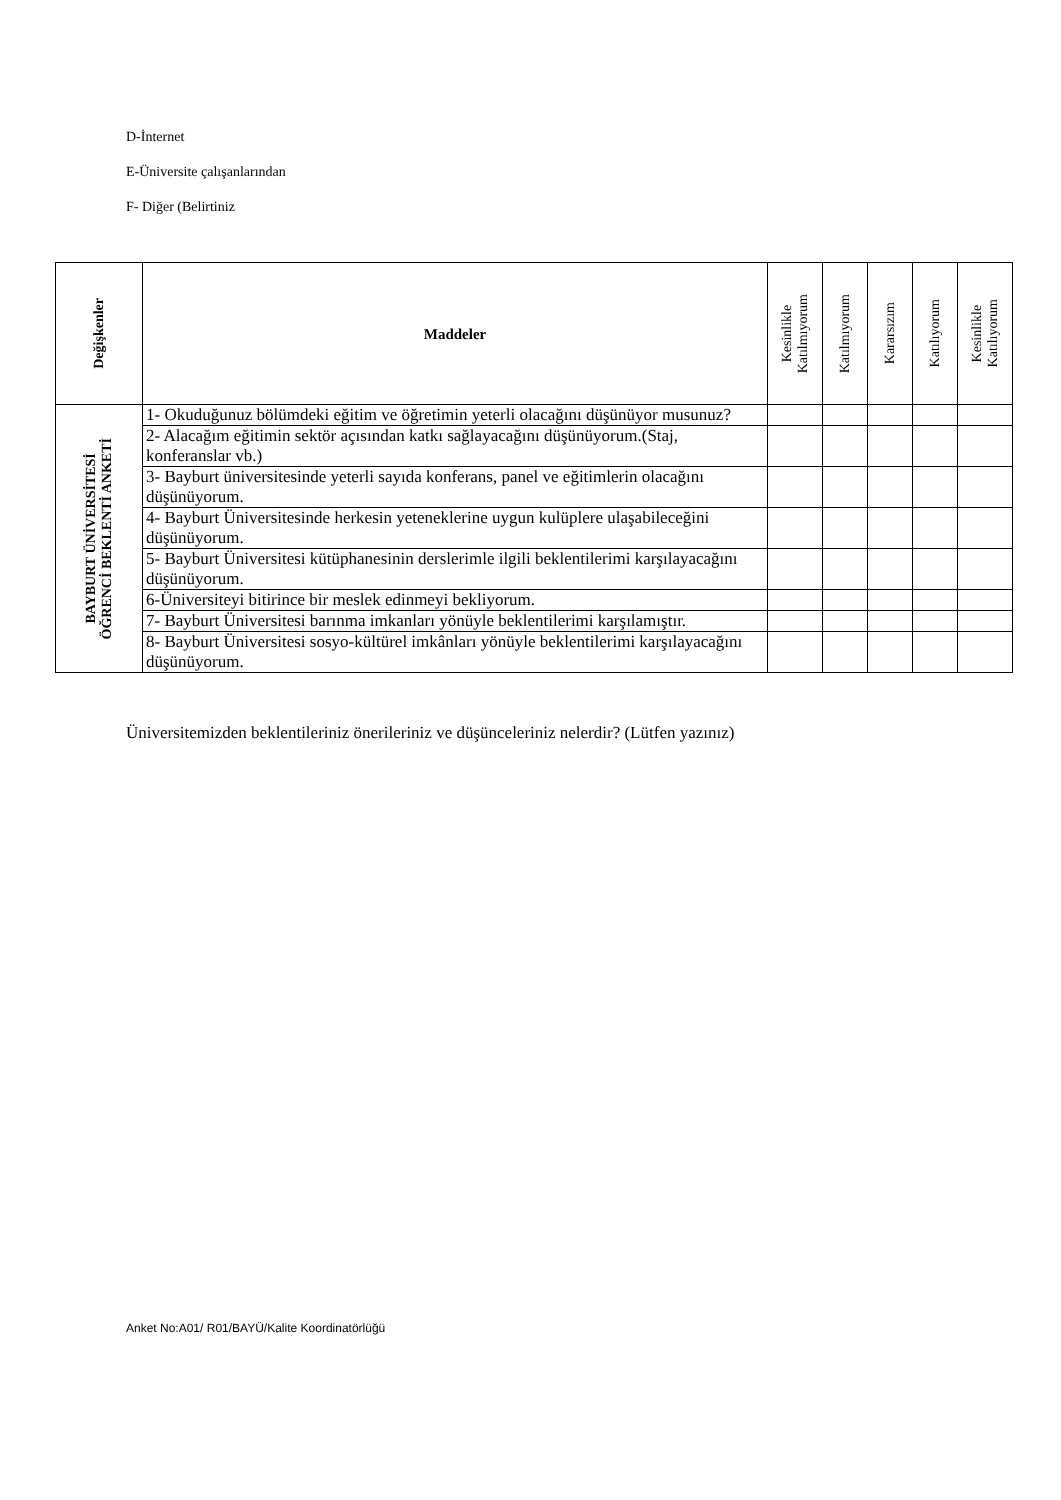D-İnternet
E-Üniversite çalışanlarından
F- Diğer (Belirtiniz
| Değişkenler | Maddeler | Kesinlikle Katılmıyorum | Katılmıyorum | Kararsızım | Katılıyorum | Kesinlikle Katılıyorum |
| --- | --- | --- | --- | --- | --- | --- |
| BAYBURT ÜNİVERSİTESİ ÖĞRENCİ BEKLENTİ ANKETİ | 1- Okuduğunuz bölümdeki eğitim ve öğretimin yeterli olacağını düşünüyor musunuz? | | | | | |
| | 2- Alacağım eğitimin sektör açısından katkı sağlayacağını düşünüyorum.(Staj, konferanslar vb.) | | | | | |
| | 3- Bayburt üniversitesinde yeterli sayıda konferans, panel ve eğitimlerin olacağını düşünüyorum. | | | | | |
| | 4- Bayburt Üniversitesinde herkesin yeteneklerine uygun kulüplere ulaşabileceğini düşünüyorum. | | | | | |
| | 5- Bayburt Üniversitesi kütüphanesinin derslerimle ilgili beklentilerimi karşılayacağını düşünüyorum. | | | | | |
| | 6-Üniversiteyi bitirince bir meslek edinmeyi bekliyorum. | | | | | |
| | 7- Bayburt Üniversitesi barınma imkanları yönüyle beklentilerimi karşılamıştır. | | | | | |
| | 8- Bayburt Üniversitesi sosyo-kültürel imkânları yönüyle beklentilerimi karşılayacağını düşünüyorum. | | | | | |
Üniversitemizden beklentileriniz önerileriniz ve düşünceleriniz nelerdir? (Lütfen yazınız)
Anket No:A01/ R01/BAYÜ/Kalite Koordinatörlüğü